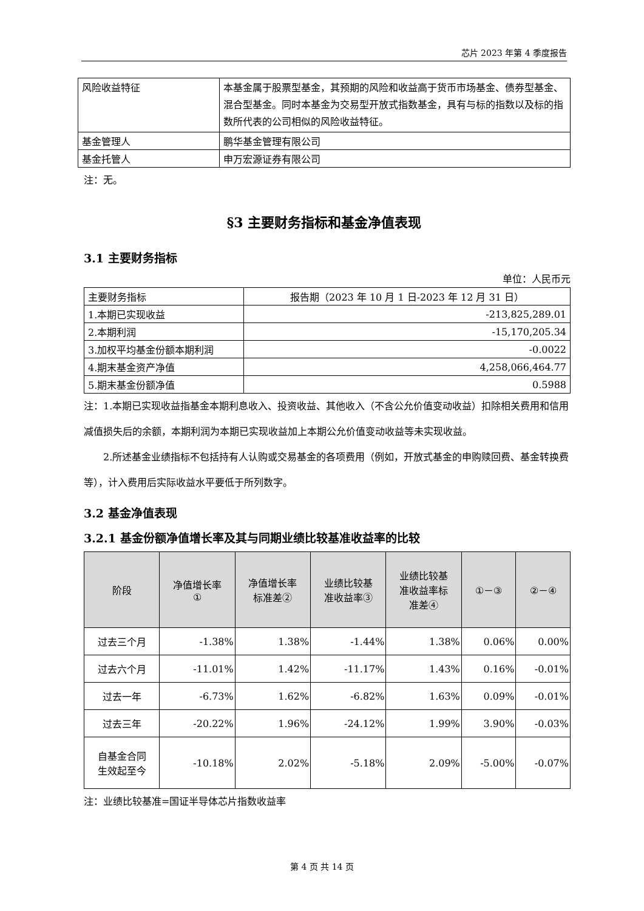芯片 2023 年第 4 季度报告
| 风险收益特征 | 本基金属于股票型基金，其预期的风险和收益高于货币市场基金、债券型基金、混合型基金。同时本基金为交易型开放式指数基金，具有与标的指数以及标的指数所代表的公司相似的风险收益特征。 |
| 基金管理人 | 鹏华基金管理有限公司 |
| 基金托管人 | 申万宏源证券有限公司 |
注：无。
§3 主要财务指标和基金净值表现
3.1 主要财务指标
单位：人民币元
| 主要财务指标 | 报告期（2023 年 10 月 1 日-2023 年 12 月 31 日） |
| --- | --- |
| 1.本期已实现收益 | -213,825,289.01 |
| 2.本期利润 | -15,170,205.34 |
| 3.加权平均基金份额本期利润 | -0.0022 |
| 4.期末基金资产净值 | 4,258,066,464.77 |
| 5.期末基金份额净值 | 0.5988 |
注：1.本期已实现收益指基金本期利息收入、投资收益、其他收入（不含公允价值变动收益）扣除相关费用和信用减值损失后的余额，本期利润为本期已实现收益加上本期公允价值变动收益等未实现收益。
2.所述基金业绩指标不包括持有人认购或交易基金的各项费用（例如，开放式基金的申购赎回费、基金转换费等），计入费用后实际收益水平要低于所列数字。
3.2 基金净值表现
3.2.1 基金份额净值增长率及其与同期业绩比较基准收益率的比较
| 阶段 | 净值增长率 ① | 净值增长率 标准差② | 业绩比较基 准收益率③ | 业绩比较基 准收益率标 准差④ | ①－③ | ②－④ |
| --- | --- | --- | --- | --- | --- | --- |
| 过去三个月 | -1.38% | 1.38% | -1.44% | 1.38% | 0.06% | 0.00% |
| 过去六个月 | -11.01% | 1.42% | -11.17% | 1.43% | 0.16% | -0.01% |
| 过去一年 | -6.73% | 1.62% | -6.82% | 1.63% | 0.09% | -0.01% |
| 过去三年 | -20.22% | 1.96% | -24.12% | 1.99% | 3.90% | -0.03% |
| 自基金合同 生效起至今 | -10.18% | 2.02% | -5.18% | 2.09% | -5.00% | -0.07% |
注：业绩比较基准=国证半导体芯片指数收益率
第 4 页 共 14 页